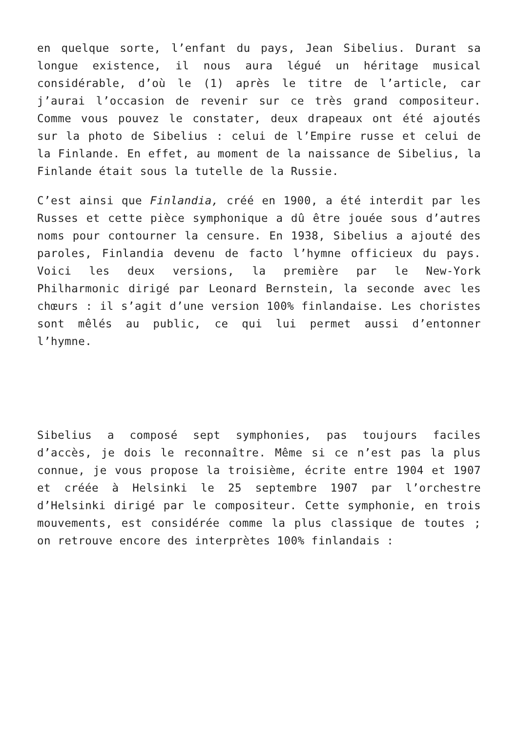en quelque sorte, l’enfant du pays, Jean Sibelius. Durant sa longue existence, il nous aura légué un héritage musical considérable, d’où le (1) après le titre de l’article, car j’aurai l’occasion de revenir sur ce très grand compositeur. Comme vous pouvez le constater, deux drapeaux ont été ajoutés sur la photo de Sibelius : celui de l’Empire russe et celui de la Finlande. En effet, au moment de la naissance de Sibelius, la Finlande était sous la tutelle de la Russie.
C’est ainsi que Finlandia, créé en 1900, a été interdit par les Russes et cette pièce symphonique a dû être jouée sous d’autres noms pour contourner la censure. En 1938, Sibelius a ajouté des paroles, Finlandia devenu de facto l’hymne officieux du pays. Voici les deux versions, la première par le New-York Philharmonic dirigé par Leonard Bernstein, la seconde avec les chœurs : il s’agit d’une version 100% finlandaise. Les choristes sont mêlés au public, ce qui lui permet aussi d’entonner l’hymne.
Sibelius a composé sept symphonies, pas toujours faciles d’accès, je dois le reconnaître. Même si ce n’est pas la plus connue, je vous propose la troisième, écrite entre 1904 et 1907 et créée à Helsinki le 25 septembre 1907 par l’orchestre d’Helsinki dirigé par le compositeur. Cette symphonie, en trois mouvements, est considérée comme la plus classique de toutes ; on retrouve encore des interprètes 100% finlandais :